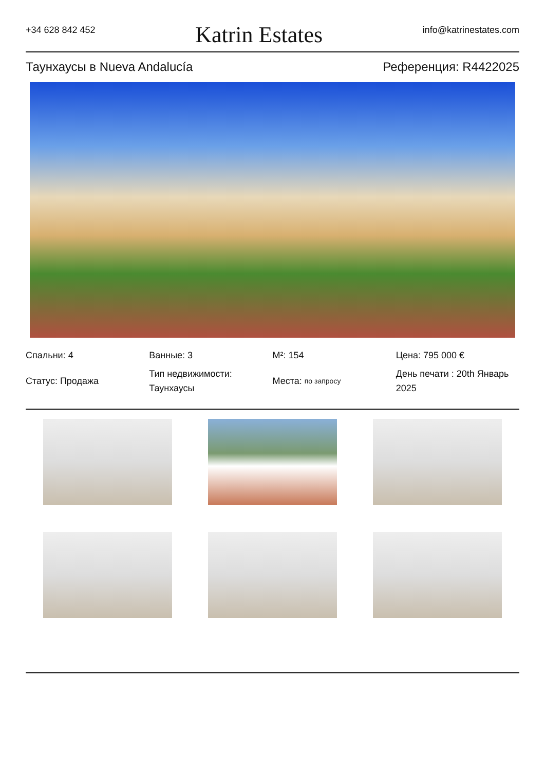+34 628 842 452 Katrin Estates info@katrinestates.com
Таунхаусы в Nueva Andalucía Референция: R4422025
Спальни: 4
Ванные: 3
M²: 154
Цена: 795 000 €
Статус: Продажа
Тип недвижимости: Таунхаусы
Места: по запросу
День печати : 20th Январь 2025